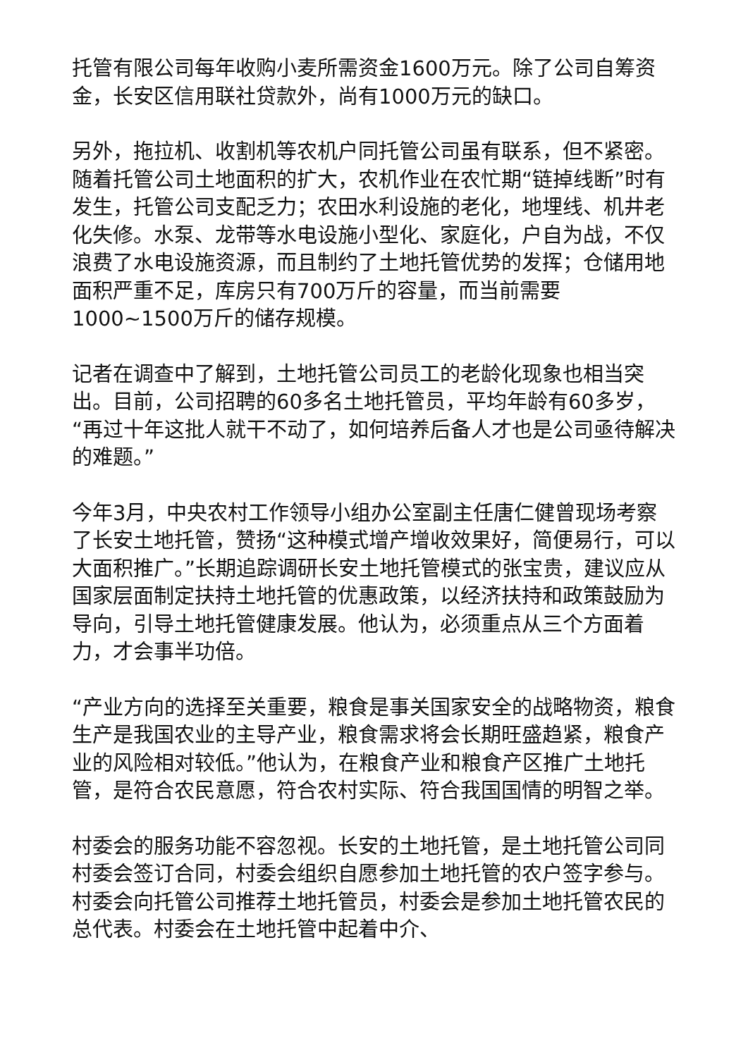托管有限公司每年收购小麦所需资金1600万元。除了公司自筹资金，长安区信用联社贷款外，尚有1000万元的缺口。
另外，拖拉机、收割机等农机户同托管公司虽有联系，但不紧密。随着托管公司土地面积的扩大，农机作业在农忙期“链掉线断”时有发生，托管公司支配乏力；农田水利设施的老化，地埋线、机井老化失修。水泵、龙带等水电设施小型化、家庭化，户自为战，不仅浪费了水电设施资源，而且制约了土地托管优势的发挥；仓储用地面积严重不足，库房只有700万斤的容量，而当前需要1000~1500万斤的储存规模。
记者在调查中了解到，土地托管公司员工的老龄化现象也相当突出。目前，公司招聘的60多名土地托管员，平均年龄有60多岁，“再过十年这批人就干不动了，如何培养后备人才也是公司亟待解决的难题。”
今年3月，中央农村工作领导小组办公室副主任唐仁健曾现场考察了长安土地托管，赞扬“这种模式增产增收效果好，简便易行，可以大面积推广。”长期追踪调研长安土地托管模式的张宝贵，建议应从国家层面制定扶持土地托管的优惠政策，以经济扶持和政策鼓励为导向，引导土地托管健康发展。他认为，必须重点从三个方面着力，才会事半功倍。
“产业方向的选择至关重要，粮食是事关国家安全的战略物资，粮食生产是我国农业的主导产业，粮食需求将会长期旺盛趋紧，粮食产业的风险相对较低。”他认为，在粮食产业和粮食产区推广土地托管，是符合农民意愿，符合农村实际、符合我国国情的明智之举。
村委会的服务功能不容忽视。长安的土地托管，是土地托管公司同村委会签订合同，村委会组织自愿参加土地托管的农户签字参与。村委会向托管公司推荐土地托管员，村委会是参加土地托管农民的总代表。村委会在土地托管中起着中介、